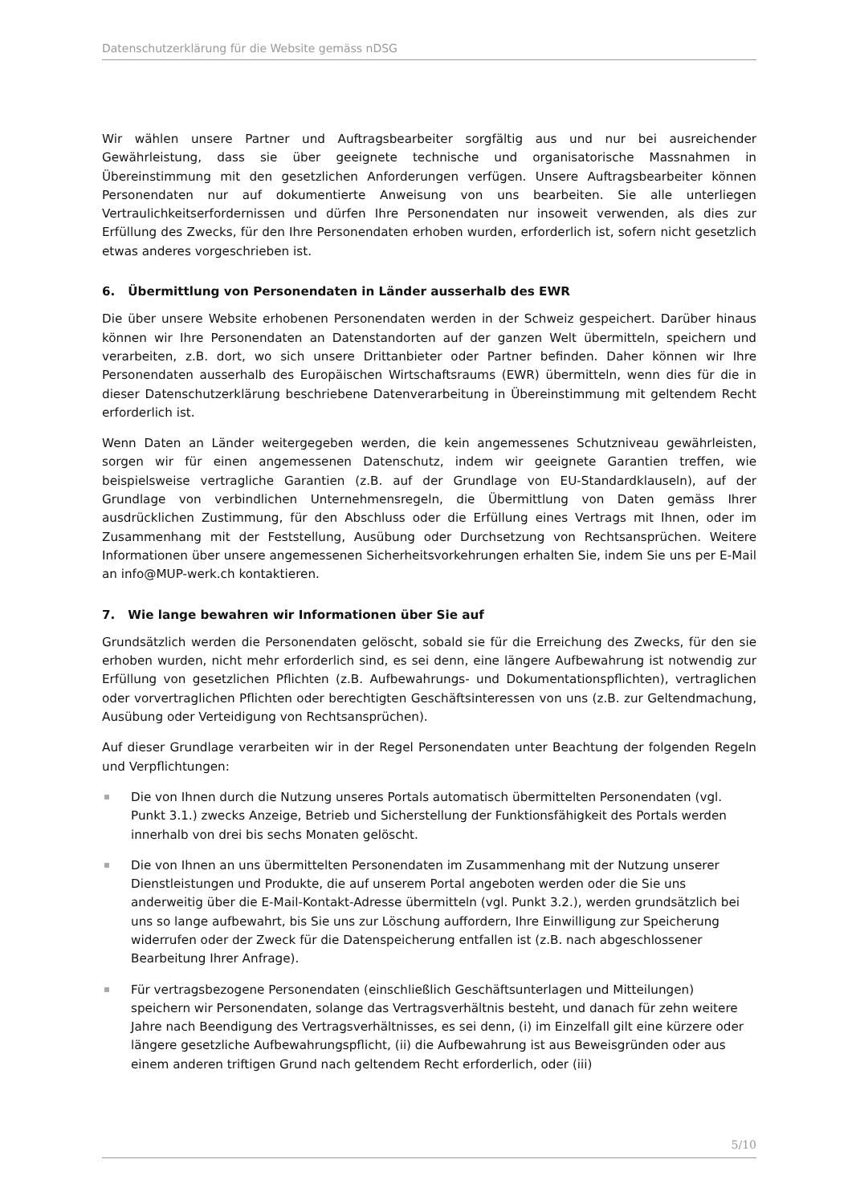Datenschutzerklärung für die Website gemäss nDSG
Wir wählen unsere Partner und Auftragsbearbeiter sorgfältig aus und nur bei ausreichender Gewährleistung, dass sie über geeignete technische und organisatorische Massnahmen in Übereinstimmung mit den gesetzlichen Anforderungen verfügen. Unsere Auftragsbearbeiter können Personendaten nur auf dokumentierte Anweisung von uns bearbeiten. Sie alle unterliegen Vertraulichkeitserfordernissen und dürfen Ihre Personendaten nur insoweit verwenden, als dies zur Erfüllung des Zwecks, für den Ihre Personendaten erhoben wurden, erforderlich ist, sofern nicht gesetzlich etwas anderes vorgeschrieben ist.
6. Übermittlung von Personendaten in Länder ausserhalb des EWR
Die über unsere Website erhobenen Personendaten werden in der Schweiz gespeichert. Darüber hinaus können wir Ihre Personendaten an Datenstandorten auf der ganzen Welt übermitteln, speichern und verarbeiten, z.B. dort, wo sich unsere Drittanbieter oder Partner befinden. Daher können wir Ihre Personendaten ausserhalb des Europäischen Wirtschaftsraums (EWR) übermitteln, wenn dies für die in dieser Datenschutzerklärung beschriebene Datenverarbeitung in Übereinstimmung mit geltendem Recht erforderlich ist.
Wenn Daten an Länder weitergegeben werden, die kein angemessenes Schutzniveau gewährleisten, sorgen wir für einen angemessenen Datenschutz, indem wir geeignete Garantien treffen, wie beispielsweise vertragliche Garantien (z.B. auf der Grundlage von EU-Standardklauseln), auf der Grundlage von verbindlichen Unternehmensregeln, die Übermittlung von Daten gemäss Ihrer ausdrücklichen Zustimmung, für den Abschluss oder die Erfüllung eines Vertrags mit Ihnen, oder im Zusammenhang mit der Feststellung, Ausübung oder Durchsetzung von Rechtsansprüchen. Weitere Informationen über unsere angemessenen Sicherheitsvorkehrungen erhalten Sie, indem Sie uns per E-Mail an info@MUP-werk.ch kontaktieren.
7. Wie lange bewahren wir Informationen über Sie auf
Grundsätzlich werden die Personendaten gelöscht, sobald sie für die Erreichung des Zwecks, für den sie erhoben wurden, nicht mehr erforderlich sind, es sei denn, eine längere Aufbewahrung ist notwendig zur Erfüllung von gesetzlichen Pflichten (z.B. Aufbewahrungs- und Dokumentationspflichten), vertraglichen oder vorvertraglichen Pflichten oder berechtigten Geschäftsinteressen von uns (z.B. zur Geltendmachung, Ausübung oder Verteidigung von Rechtsansprüchen).
Auf dieser Grundlage verarbeiten wir in der Regel Personendaten unter Beachtung der folgenden Regeln und Verpflichtungen:
Die von Ihnen durch die Nutzung unseres Portals automatisch übermittelten Personendaten (vgl. Punkt 3.1.) zwecks Anzeige, Betrieb und Sicherstellung der Funktionsfähigkeit des Portals werden innerhalb von drei bis sechs Monaten gelöscht.
Die von Ihnen an uns übermittelten Personendaten im Zusammenhang mit der Nutzung unserer Dienstleistungen und Produkte, die auf unserem Portal angeboten werden oder die Sie uns anderweitig über die E-Mail-Kontakt-Adresse übermitteln (vgl. Punkt 3.2.), werden grundsätzlich bei uns so lange aufbewahrt, bis Sie uns zur Löschung auffordern, Ihre Einwilligung zur Speicherung widerrufen oder der Zweck für die Datenspeicherung entfallen ist (z.B. nach abgeschlossener Bearbeitung Ihrer Anfrage).
Für vertragsbezogene Personendaten (einschließlich Geschäftsunterlagen und Mitteilungen) speichern wir Personendaten, solange das Vertragsverhältnis besteht, und danach für zehn weitere Jahre nach Beendigung des Vertragsverhältnisses, es sei denn, (i) im Einzelfall gilt eine kürzere oder längere gesetzliche Aufbewahrungspflicht, (ii) die Aufbewahrung ist aus Beweisgründen oder aus einem anderen triftigen Grund nach geltendem Recht erforderlich, oder (iii)
5/10